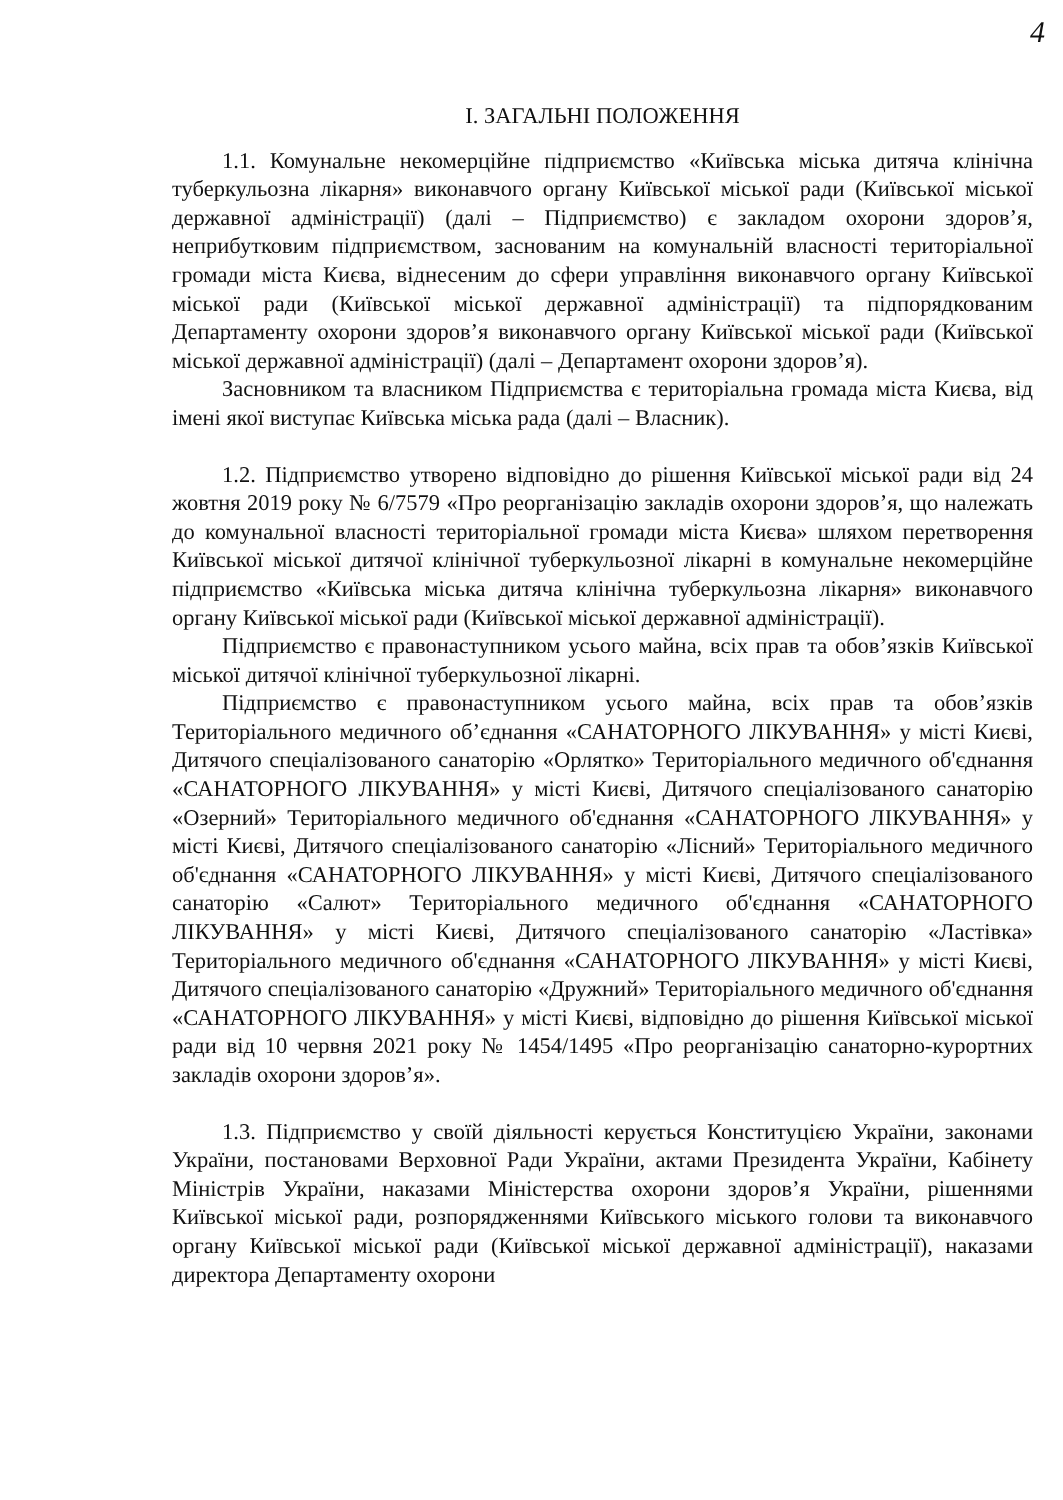4
І. ЗАГАЛЬНІ ПОЛОЖЕННЯ
1.1. Комунальне некомерційне підприємство «Київська міська дитяча клінічна туберкульозна лікарня» виконавчого органу Київської міської ради (Київської міської державної адміністрації) (далі – Підприємство) є закладом охорони здоров’я, неприбутковим підприємством, заснованим на комунальній власності територіальної громади міста Києва, віднесеним до сфери управління виконавчого органу Київської міської ради (Київської міської державної адміністрації) та підпорядкованим Департаменту охорони здоров’я виконавчого органу Київської міської ради (Київської міської державної адміністрації) (далі – Департамент охорони здоров’я).
Засновником та власником Підприємства є територіальна громада міста Києва, від імені якої виступає Київська міська рада (далі – Власник).
1.2. Підприємство утворено відповідно до рішення Київської міської ради від 24 жовтня 2019 року № 6/7579 «Про реорганізацію закладів охорони здоров’я, що належать до комунальної власності територіальної громади міста Києва» шляхом перетворення Київської міської дитячої клінічної туберкульозної лікарні в комунальне некомерційне підприємство «Київська міська дитяча клінічна туберкульозна лікарня» виконавчого органу Київської міської ради (Київської міської державної адміністрації).
Підприємство є правонаступником усього майна, всіх прав та обов’язків Київської міської дитячої клінічної туберкульозної лікарні.
Підприємство є правонаступником усього майна, всіх прав та обов’язків Територіального медичного об’єднання «САНАТОРНОГО ЛІКУВАННЯ» у місті Києві, Дитячого спеціалізованого санаторію «Орлятко» Територіального медичного об'єднання «САНАТОРНОГО ЛІКУВАННЯ» у місті Києві, Дитячого спеціалізованого санаторію «Озерний» Територіального медичного об'єднання «САНАТОРНОГО ЛІКУВАННЯ» у місті Києві, Дитячого спеціалізованого санаторію «Лісний» Територіального медичного об'єднання «САНАТОРНОГО ЛІКУВАННЯ» у місті Києві, Дитячого спеціалізованого санаторію «Салют» Територіального медичного об'єднання «САНАТОРНОГО ЛІКУВАННЯ» у місті Києві, Дитячого спеціалізованого санаторію «Ластівка» Територіального медичного об'єднання «САНАТОРНОГО ЛІКУВАННЯ» у місті Києві, Дитячого спеціалізованого санаторію «Дружний» Територіального медичного об'єднання «САНАТОРНОГО ЛІКУВАННЯ» у місті Києві, відповідно до рішення Київської міської ради від 10 червня 2021 року № 1454/1495 «Про реорганізацію санаторно-курортних закладів охорони здоров’я».
1.3. Підприємство у своїй діяльності керується Конституцією України, законами України, постановами Верховної Ради України, актами Президента України, Кабінету Міністрів України, наказами Міністерства охорони здоров’я України, рішеннями Київської міської ради, розпорядженнями Київського міського голови та виконавчого органу Київської міської ради (Київської міської державної адміністрації), наказами директора Департаменту охорони